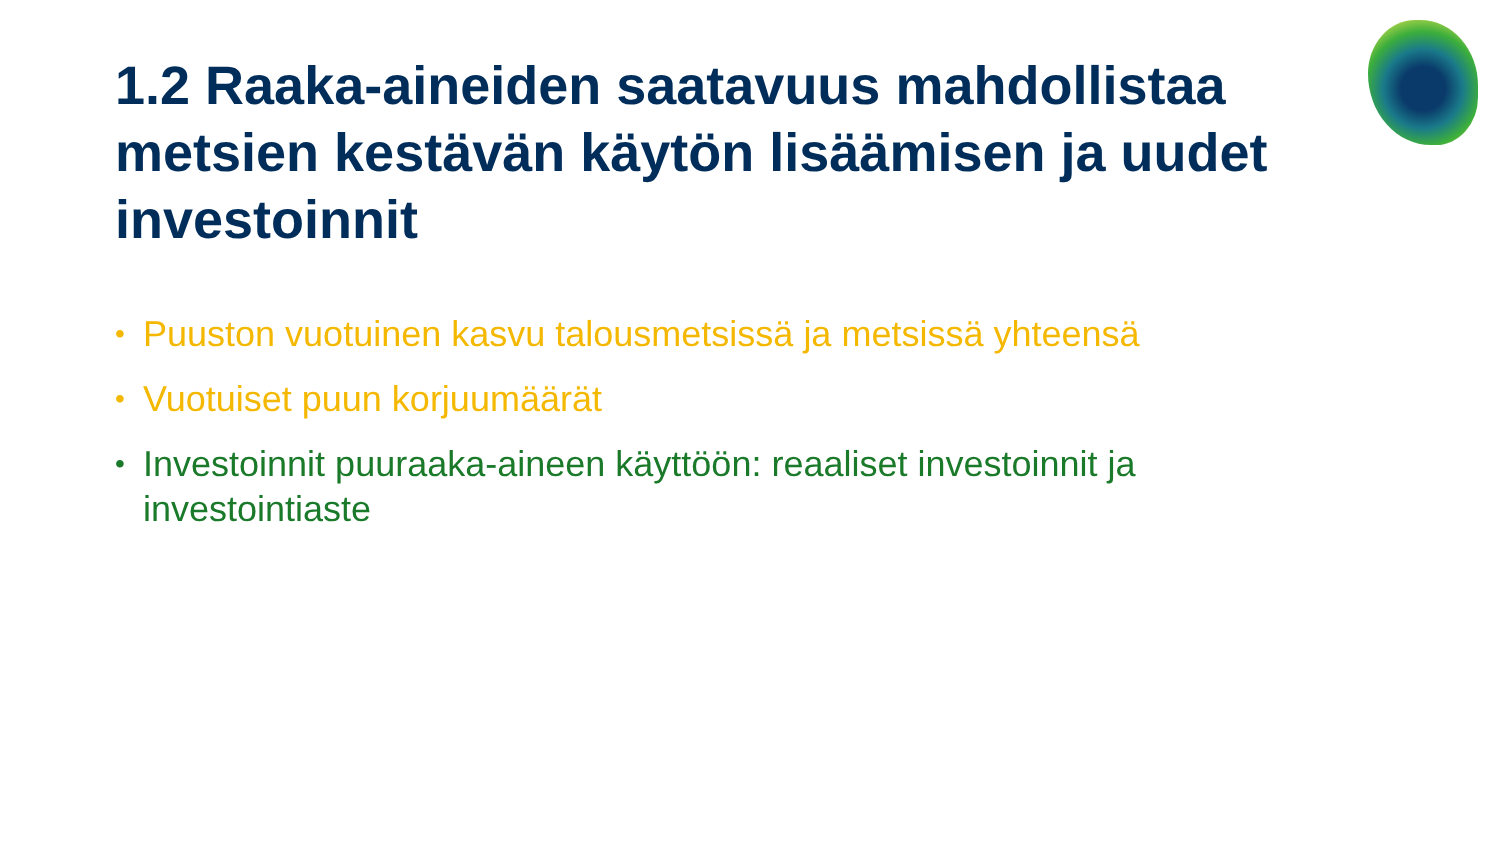1.2 Raaka-aineiden saatavuus mahdollistaa metsien kestävän käytön lisäämisen ja uudet investoinnit
• Puuston vuotuinen kasvu talousmetsissä ja metsissä yhteensä
• Vuotuiset puun korjuumäärät
• Investoinnit puuraaka-aineen käyttöön: reaaliset investoinnit ja investointiaste